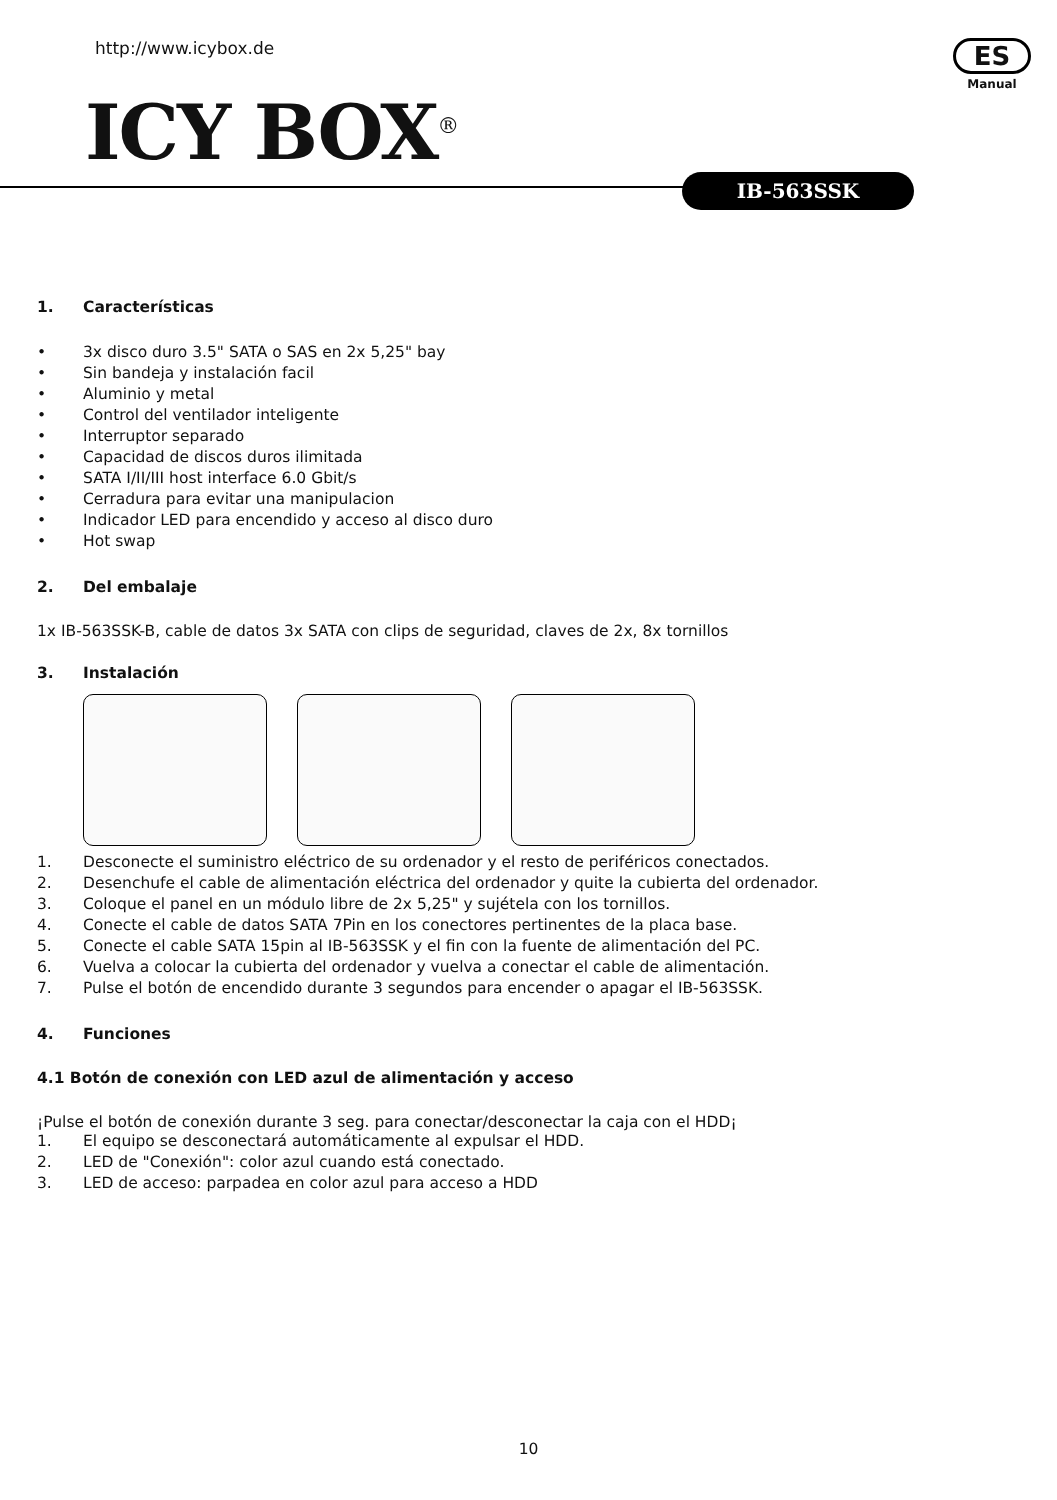http://www.icybox.de
ICY BOX<sup>®</sup>
ES
Manual
IB-563SSK
1. Características
• 3x disco duro 3.5" SATA o SAS en 2x 5,25" bay
• Sin bandeja y instalación facil
• Aluminio y metal
• Control del ventilador inteligente
• Interruptor separado
• Capacidad de discos duros ilimitada
• SATA I/II/III host interface 6.0 Gbit/s
• Cerradura para evitar una manipulacion
• Indicador LED para encendido y acceso al disco duro
• Hot swap
2. Del embalaje
1x IB-563SSK-B, cable de datos 3x SATA con clips de seguridad, claves de 2x, 8x tornillos
3. Instalación
1. Desconecte el suministro eléctrico de su ordenador y el resto de periféricos conectados.
2. Desenchufe el cable de alimentación eléctrica del ordenador y quite la cubierta del ordenador.
3. Coloque el panel en un módulo libre de 2x 5,25" y sujételа con los tornillos.
4. Conecte el cable de datos SATA 7Pin en los conectores pertinentes de la placa base.
5. Conecte el cable SATA 15pin al IB-563SSK y el fin con la fuente de alimentación del PC.
6. Vuelva a colocar la cubierta del ordenador y vuelva a conectar el cable de alimentación.
7. Pulse el botón de encendido durante 3 segundos para encender o apagar el IB-563SSK.
4. Funciones
4.1 Botón de conexión con LED azul de alimentación y acceso
¡Pulse el botón de conexión durante 3 seg. para conectar/desconectar la caja con el HDD¡
1. El equipo se desconectará automáticamente al expulsar el HDD.
2. LED de "Conexión": color azul cuando está conectado.
3. LED de acceso: parpadea en color azul para acceso a HDD
10